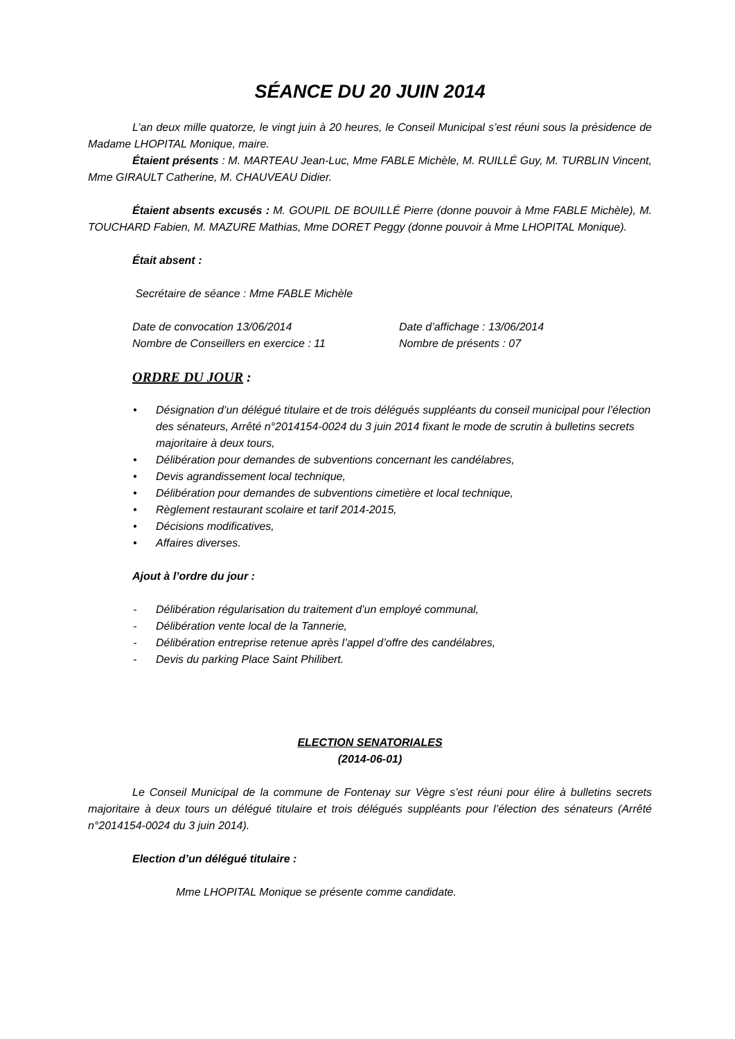SÉANCE DU 20 JUIN 2014
L’an deux mille quatorze, le vingt juin à 20 heures, le Conseil Municipal s’est réuni sous la présidence de Madame LHOPITAL Monique, maire.
Étaient présents : M. MARTEAU Jean-Luc, Mme FABLE Michèle, M. RUILLÉ Guy, M. TURBLIN Vincent, Mme GIRAULT Catherine, M. CHAUVEAU Didier.
Étaient absents excusés : M. GOUPIL DE BOUILLÉ Pierre (donne pouvoir à Mme FABLE Michèle), M. TOUCHARD Fabien, M. MAZURE Mathias, Mme DORET Peggy (donne pouvoir à Mme LHOPITAL Monique).
Était absent :
Secrétaire de séance : Mme FABLE Michèle
Date de convocation 13/06/2014 Date d’affichage : 13/06/2014
Nombre de Conseillers en exercice : 11 Nombre de présents : 07
ORDRE DU JOUR :
• Désignation d’un délégué titulaire et de trois délégués suppléants du conseil municipal pour l’élection des sénateurs, Arrêté n°2014154-0024 du 3 juin 2014 fixant le mode de scrutin à bulletins secrets majoritaire à deux tours,
• Délibération pour demandes de subventions concernant les candélabres,
• Devis agrandissement local technique,
• Délibération pour demandes de subventions cimetière et local technique,
• Règlement restaurant scolaire et tarif 2014-2015,
• Décisions modificatives,
• Affaires diverses.
Ajout à l’ordre du jour :
- Délibération régularisation du traitement d’un employé communal,
- Délibération vente local de la Tannerie,
- Délibération entreprise retenue après l’appel d’offre des candélabres,
- Devis du parking Place Saint Philibert.
ELECTION SENATORIALES
(2014-06-01)
Le Conseil Municipal de la commune de Fontenay sur Vègre s’est réuni pour élire à bulletins secrets majoritaire à deux tours un délégué titulaire et trois délégués suppléants pour l’élection des sénateurs (Arrêté n°2014154-0024 du 3 juin 2014).
Election d’un délégué titulaire :
Mme LHOPITAL Monique se présente comme candidate.